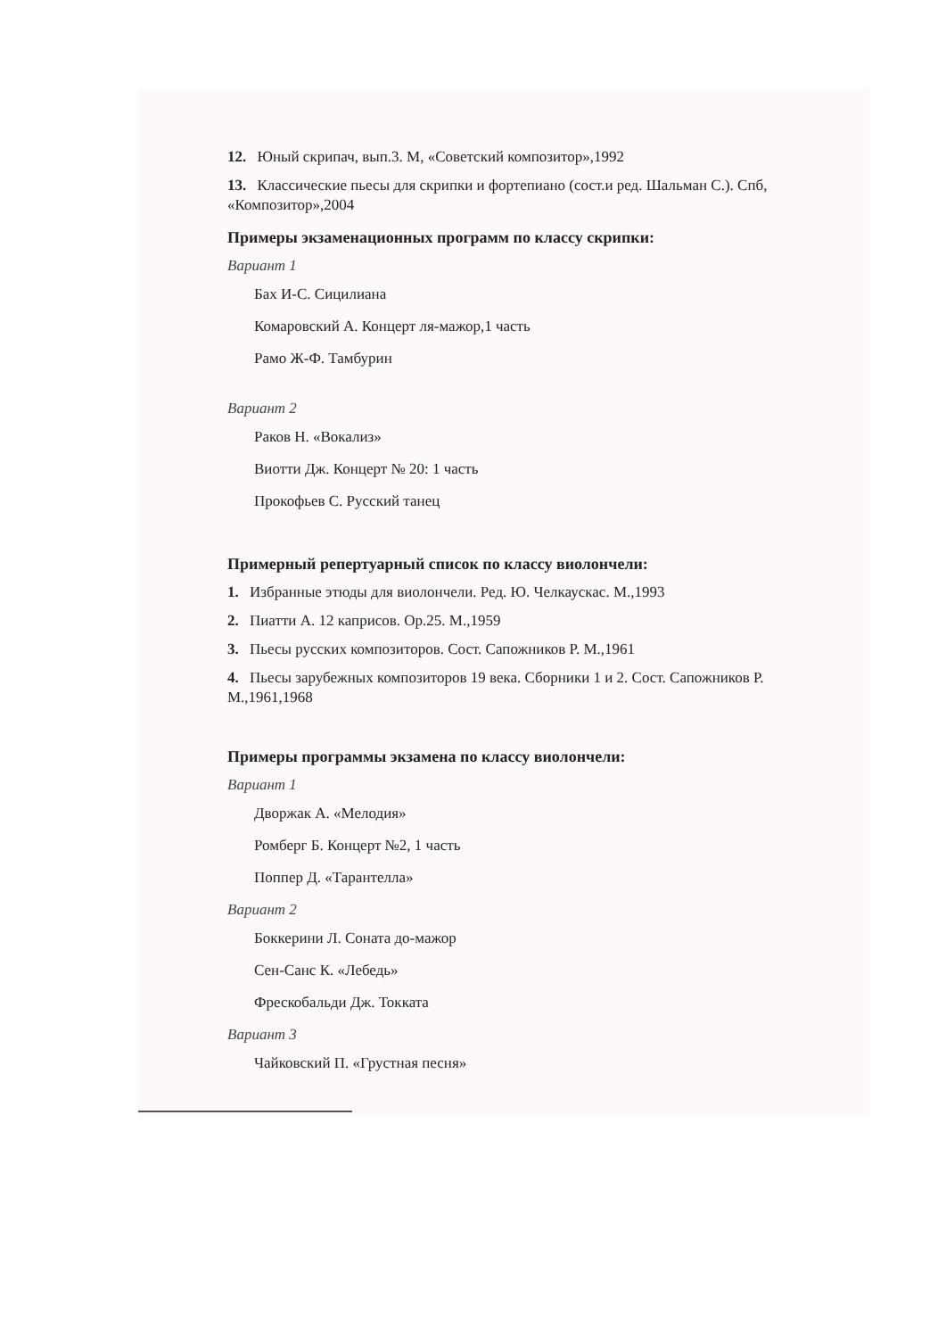12. Юный скрипач, вып.3. М, «Советский композитор»,1992
13. Классические пьесы для скрипки и фортепиано (сост.и ред. Шальман С.). Спб, «Композитор»,2004
Примеры экзаменационных программ по классу скрипки:
Вариант 1
Бах И-С. Сицилиана
Комаровский А. Концерт ля-мажор,1 часть
Рамо Ж-Ф. Тамбурин
Вариант 2
Раков Н. «Вокализ»
Виотти Дж. Концерт № 20: 1 часть
Прокофьев С. Русский танец
Примерный репертуарный список по классу виолончели:
1. Избранные этюды для виолончели. Ред. Ю. Челкаускас. М.,1993
2. Пиатти А. 12 каприсов. Op.25. М.,1959
3. Пьесы русских композиторов. Сост. Сапожников Р. М.,1961
4. Пьесы зарубежных композиторов 19 века. Сборники 1 и 2. Сост. Сапожников Р. М.,1961,1968
Примеры программы экзамена по классу виолончели:
Вариант 1
Дворжак А. «Мелодия»
Ромберг Б. Концерт №2, 1 часть
Поппер Д. «Тарантелла»
Вариант 2
Боккерини Л. Соната до-мажор
Сен-Санс К. «Лебедь»
Фрескобальди Дж. Токката
Вариант 3
Чайковский П. «Грустная песня»